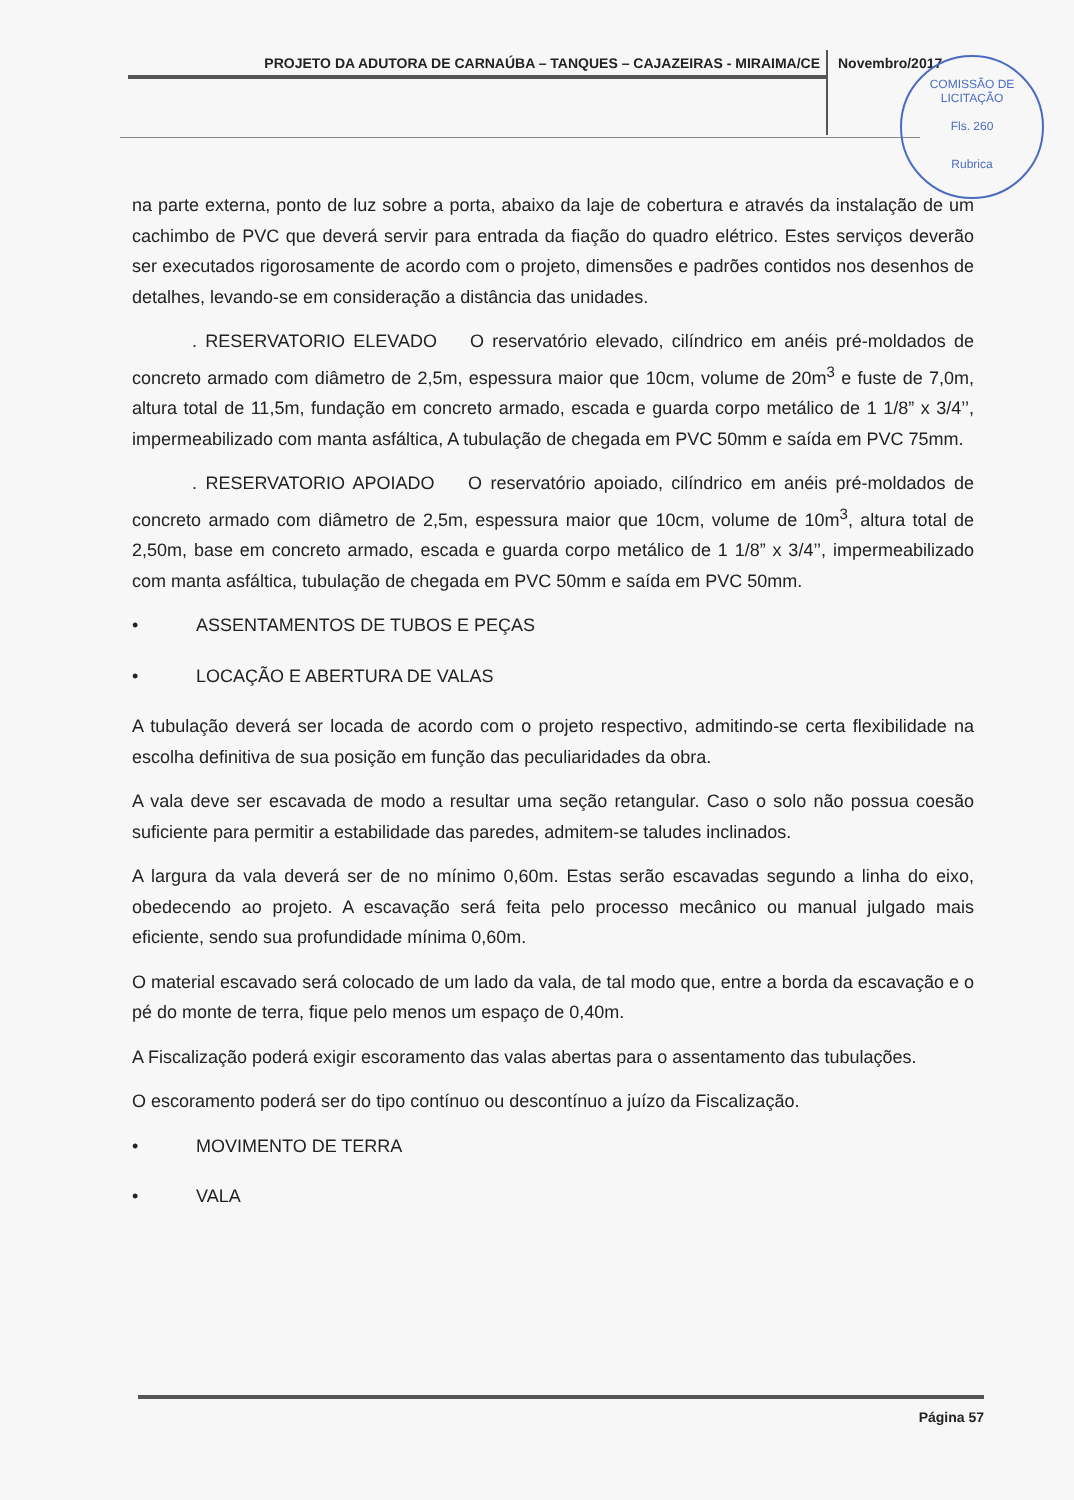PROJETO DA ADUTORA DE CARNAÚBA – TANQUES – CAJAZEIRAS - MIRAIMA/CE Novembro/2017
COMISSÃO DE LICITAÇÃO
Fls. 260
Rubrica
na parte externa, ponto de luz sobre a porta, abaixo da laje de cobertura e através da instalação de um cachimbo de PVC que deverá servir para entrada da fiação do quadro elétrico. Estes serviços deverão ser executados rigorosamente de acordo com o projeto, dimensões e padrões contidos nos desenhos de detalhes, levando-se em consideração a distância das unidades.
. RESERVATORIO ELEVADO O reservatório elevado, cilíndrico em anéis pré-moldados de concreto armado com diâmetro de 2,5m, espessura maior que 10cm, volume de 20m<sup>3</sup> e fuste de 7,0m, altura total de 11,5m, fundação em concreto armado, escada e guarda corpo metálico de 1 1/8” x 3/4’’, impermeabilizado com manta asfáltica, A tubulação de chegada em PVC 50mm e saída em PVC 75mm.
. RESERVATORIO APOIADO O reservatório apoiado, cilíndrico em anéis pré-moldados de concreto armado com diâmetro de 2,5m, espessura maior que 10cm, volume de 10m<sup>3</sup>, altura total de 2,50m, base em concreto armado, escada e guarda corpo metálico de 1 1/8” x 3/4’’, impermeabilizado com manta asfáltica, tubulação de chegada em PVC 50mm e saída em PVC 50mm.
• ASSENTAMENTOS DE TUBOS E PEÇAS
• LOCAÇÃO E ABERTURA DE VALAS
A tubulação deverá ser locada de acordo com o projeto respectivo, admitindo-se certa flexibilidade na escolha definitiva de sua posição em função das peculiaridades da obra.
A vala deve ser escavada de modo a resultar uma seção retangular. Caso o solo não possua coesão suficiente para permitir a estabilidade das paredes, admitem-se taludes inclinados.
A largura da vala deverá ser de no mínimo 0,60m. Estas serão escavadas segundo a linha do eixo, obedecendo ao projeto. A escavação será feita pelo processo mecânico ou manual julgado mais eficiente, sendo sua profundidade mínima 0,60m.
O material escavado será colocado de um lado da vala, de tal modo que, entre a borda da escavação e o pé do monte de terra, fique pelo menos um espaço de 0,40m.
A Fiscalização poderá exigir escoramento das valas abertas para o assentamento das tubulações.
O escoramento poderá ser do tipo contínuo ou descontínuo a juízo da Fiscalização.
• MOVIMENTO DE TERRA
• VALA
Página 57